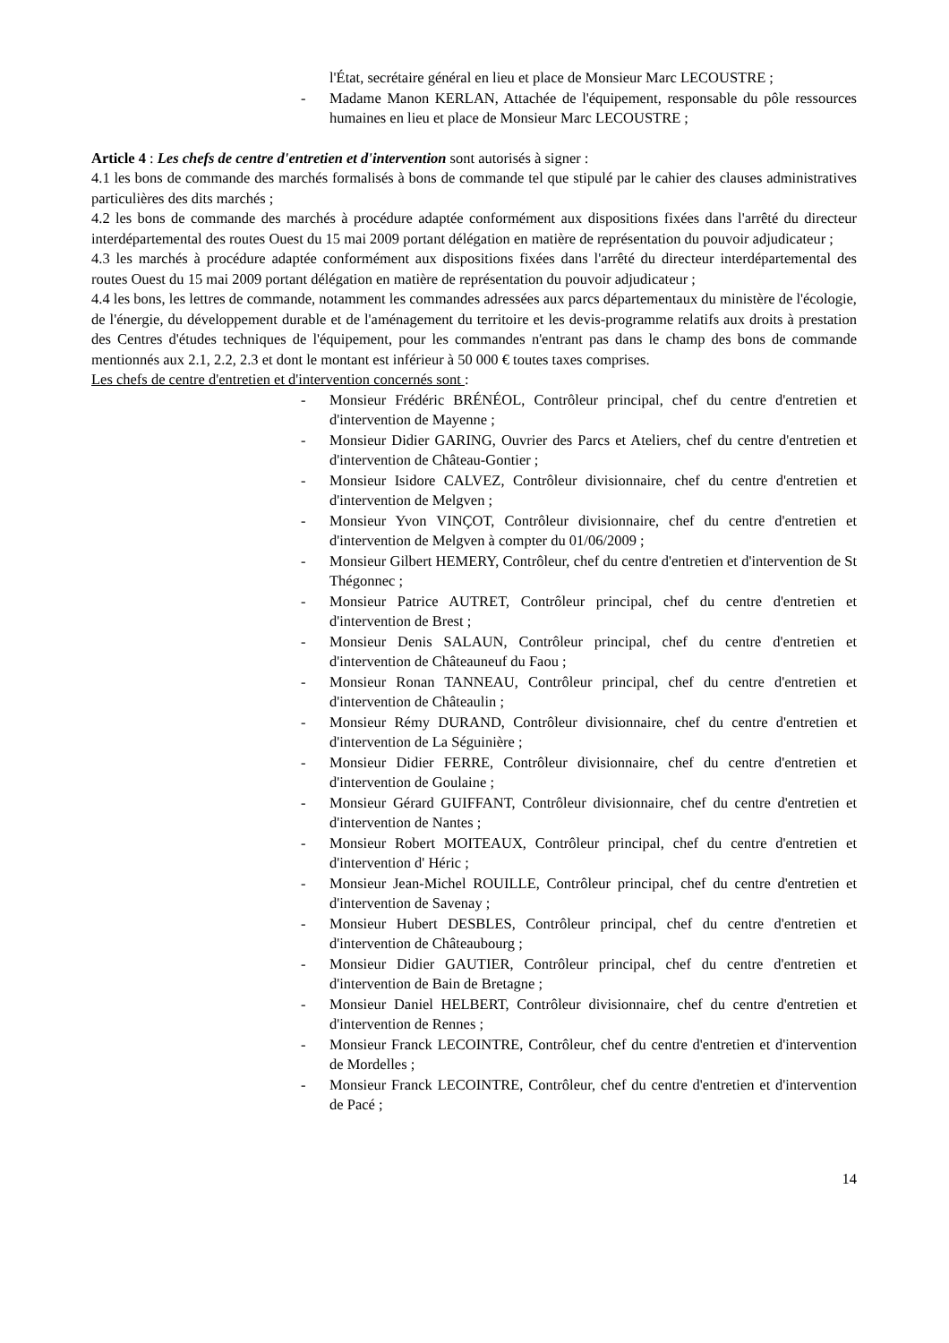l'État, secrétaire général en lieu et place de Monsieur Marc LECOUSTRE ;
- Madame Manon KERLAN, Attachée de l'équipement, responsable du pôle ressources humaines en lieu et place de Monsieur Marc LECOUSTRE ;
Article 4 : Les chefs de centre d'entretien et d'intervention sont autorisés à signer :
4.1 les bons de commande des marchés formalisés à bons de commande tel que stipulé par le cahier des clauses administratives particulières des dits marchés ;
4.2 les bons de commande des marchés à procédure adaptée conformément aux dispositions fixées dans l'arrêté du directeur interdépartemental des routes Ouest du 15 mai 2009 portant délégation en matière de représentation du pouvoir adjudicateur ;
4.3 les marchés à procédure adaptée conformément aux dispositions fixées dans l'arrêté du directeur interdépartemental des routes Ouest du 15 mai 2009 portant délégation en matière de représentation du pouvoir adjudicateur ;
4.4 les bons, les lettres de commande, notamment les commandes adressées aux parcs départementaux du ministère de l'écologie, de l'énergie, du développement durable et de l'aménagement du territoire et les devis-programme relatifs aux droits à prestation des Centres d'études techniques de l'équipement, pour les commandes n'entrant pas dans le champ des bons de commande mentionnés aux 2.1, 2.2, 2.3 et dont le montant est inférieur à 50 000 € toutes taxes comprises.
Les chefs de centre d'entretien et d'intervention concernés sont :
- Monsieur Frédéric BRÉNÉOL, Contrôleur principal, chef du centre d'entretien et d'intervention de Mayenne ;
- Monsieur Didier GARING, Ouvrier des Parcs et Ateliers, chef du centre d'entretien et d'intervention de Château-Gontier ;
- Monsieur Isidore CALVEZ, Contrôleur divisionnaire, chef du centre d'entretien et d'intervention de Melgven ;
- Monsieur Yvon VINÇOT, Contrôleur divisionnaire, chef du centre d'entretien et d'intervention de Melgven à compter du 01/06/2009 ;
- Monsieur Gilbert HEMERY, Contrôleur, chef du centre d'entretien et d'intervention de St Thégonnec ;
- Monsieur Patrice AUTRET, Contrôleur principal, chef du centre d'entretien et d'intervention de Brest ;
- Monsieur Denis SALAUN, Contrôleur principal, chef du centre d'entretien et d'intervention de Châteauneuf du Faou ;
- Monsieur Ronan TANNEAU, Contrôleur principal, chef du centre d'entretien et d'intervention de Châteaulin ;
- Monsieur Rémy DURAND, Contrôleur divisionnaire, chef du centre d'entretien et d'intervention de La Séguinière ;
- Monsieur Didier FERRE, Contrôleur divisionnaire, chef du centre d'entretien et d'intervention de Goulaine ;
- Monsieur Gérard GUIFFANT, Contrôleur divisionnaire, chef du centre d'entretien et d'intervention de Nantes ;
- Monsieur Robert MOITEAUX, Contrôleur principal, chef du centre d'entretien et d'intervention d' Héric ;
- Monsieur Jean-Michel ROUILLE, Contrôleur principal, chef du centre d'entretien et d'intervention de Savenay ;
- Monsieur Hubert DESBLES, Contrôleur principal, chef du centre d'entretien et d'intervention de Châteaubourg ;
- Monsieur Didier GAUTIER, Contrôleur principal, chef du centre d'entretien et d'intervention de Bain de Bretagne ;
- Monsieur Daniel HELBERT, Contrôleur divisionnaire, chef du centre d'entretien et d'intervention de Rennes ;
- Monsieur Franck LECOINTRE, Contrôleur, chef du centre d'entretien et d'intervention de Mordelles ;
- Monsieur Franck LECOINTRE, Contrôleur, chef du centre d'entretien et d'intervention de Pacé ;
14